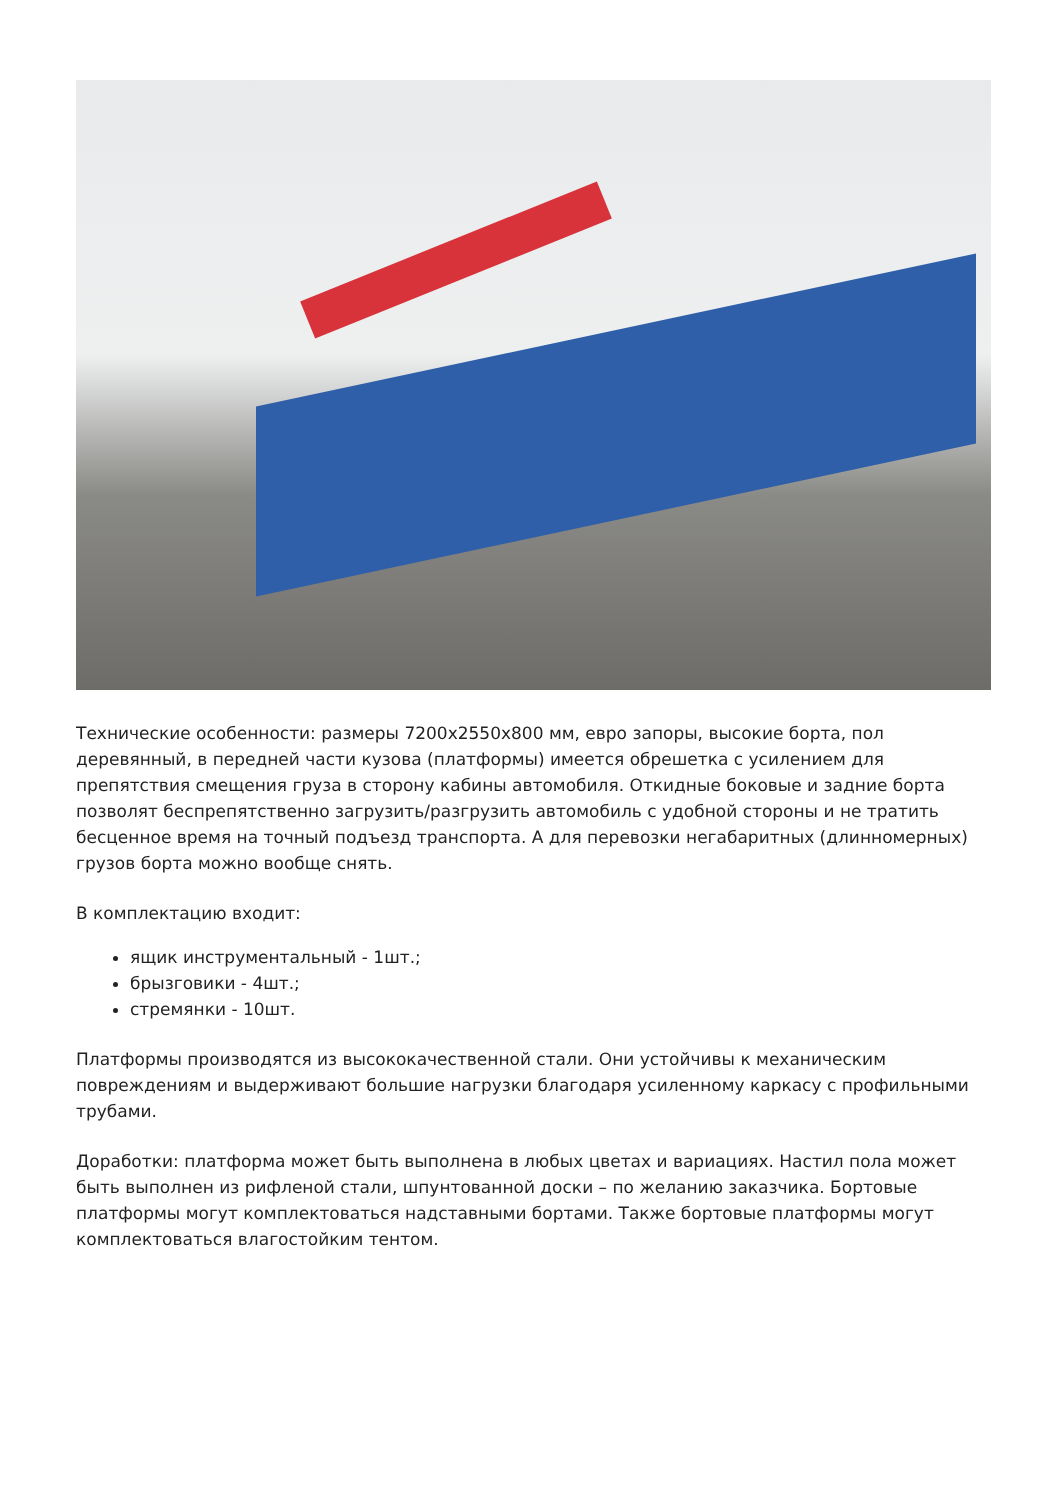Технические особенности: размеры 7200х2550х800 мм, евро запоры, высокие борта, пол деревянный, в передней части кузова (платформы) имеется обрешетка с усилением для препятствия смещения груза в сторону кабины автомобиля. Откидные боковые и задние борта позволят беспрепятственно загрузить/разгрузить автомобиль с удобной стороны и не тратить бесценное время на точный подъезд транспорта. А для перевозки негабаритных (длинномерных) грузов борта можно вообще снять.
В комплектацию входит:
ящик инструментальный - 1шт.;
брызговики - 4шт.;
стремянки - 10шт.
Платформы производятся из высококачественной стали. Они устойчивы к механическим повреждениям и выдерживают большие нагрузки благодаря усиленному каркасу с профильными трубами.
Доработки: платформа может быть выполнена в любых цветах и вариациях. Настил пола может быть выполнен из рифленой стали, шпунтованной доски – по желанию заказчика. Бортовые платформы могут комплектоваться надставными бортами. Также бортовые платформы могут комплектоваться влагостойким тентом.